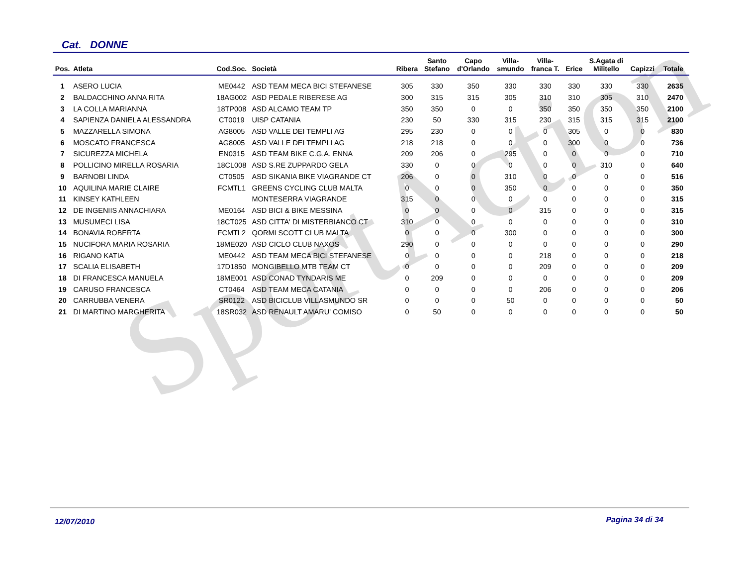SportAction
Cat. DONNE
| Pos. | Atleta | Cod.Soc. | Società | Ribera | Santo Stefano | Capo d'Orlando | Villa- smundo | Villa- franca T. | Erice | S.Agata di Militello | Capizzi | Totale |
| --- | --- | --- | --- | --- | --- | --- | --- | --- | --- | --- | --- | --- |
| 1 | ASERO LUCIA | ME0442 | ASD TEAM MECA BICI STEFANESE | 305 | 330 | 350 | 330 | 330 | 330 | 330 | 330 | 2635 |
| 2 | BALDACCHINO ANNA RITA | 18AG002 | ASD PEDALE RIBERESE AG | 300 | 315 | 315 | 305 | 310 | 310 | 305 | 310 | 2470 |
| 3 | LA COLLA MARIANNA | 18TP008 | ASD ALCAMO TEAM TP | 350 | 350 | 0 | 0 | 350 | 350 | 350 | 350 | 2100 |
| 4 | SAPIENZA DANIELA ALESSANDRA | CT0019 | UISP CATANIA | 230 | 50 | 330 | 315 | 230 | 315 | 315 | 315 | 2100 |
| 5 | MAZZARELLA SIMONA | AG8005 | ASD VALLE DEI TEMPLI AG | 295 | 230 | 0 | 0 | 0 | 305 | 0 | 0 | 830 |
| 6 | MOSCATO FRANCESCA | AG8005 | ASD VALLE DEI TEMPLI AG | 218 | 218 | 0 | 0 | 0 | 300 | 0 | 0 | 736 |
| 7 | SICUREZZA MICHELA | EN0315 | ASD TEAM BIKE C.G.A. ENNA | 209 | 206 | 0 | 295 | 0 | 0 | 0 | 0 | 710 |
| 8 | POLLICINO MIRELLA ROSARIA | 18CL008 | ASD S.RE ZUPPARDO GELA | 330 | 0 | 0 | 0 | 0 | 0 | 310 | 0 | 640 |
| 9 | BARNOBI LINDA | CT0505 | ASD SIKANIA BIKE VIAGRANDE CT | 206 | 0 | 0 | 310 | 0 | 0 | 0 | 0 | 516 |
| 10 | AQUILINA MARIE CLAIRE | FCMTL1 | GREENS CYCLING CLUB MALTA | 0 | 0 | 0 | 350 | 0 | 0 | 0 | 0 | 350 |
| 11 | KINSEY KATHLEEN | | MONTESERRA VIAGRANDE | 315 | 0 | 0 | 0 | 0 | 0 | 0 | 0 | 315 |
| 12 | DE INGENIIS ANNACHIARA | ME0164 | ASD BICI & BIKE MESSINA | 0 | 0 | 0 | 0 | 315 | 0 | 0 | 0 | 315 |
| 13 | MUSUMECI LISA | 18CT025 | ASD CITTA' DI MISTERBIANCO CT | 310 | 0 | 0 | 0 | 0 | 0 | 0 | 0 | 310 |
| 14 | BONAVIA ROBERTA | FCMTL2 | QORMI SCOTT CLUB MALTA | 0 | 0 | 0 | 300 | 0 | 0 | 0 | 0 | 300 |
| 15 | NUCIFORA MARIA ROSARIA | 18ME020 | ASD CICLO CLUB NAXOS | 290 | 0 | 0 | 0 | 0 | 0 | 0 | 0 | 290 |
| 16 | RIGANO KATIA | ME0442 | ASD TEAM MECA BICI STEFANESE | 0 | 0 | 0 | 0 | 218 | 0 | 0 | 0 | 218 |
| 17 | SCALIA ELISABETH | 17D1850 | MONGIBELLO MTB TEAM CT | 0 | 0 | 0 | 0 | 209 | 0 | 0 | 0 | 209 |
| 18 | DI FRANCESCA MANUELA | 18ME001 | ASD CONAD TYNDARIS ME | 0 | 209 | 0 | 0 | 0 | 0 | 0 | 0 | 209 |
| 19 | CARUSO FRANCESCA | CT0464 | ASD TEAM MECA CATANIA | 0 | 0 | 0 | 0 | 206 | 0 | 0 | 0 | 206 |
| 20 | CARRUBBA VENERA | SR0122 | ASD BICICLUB VILLASMUNDO SR | 0 | 0 | 0 | 50 | 0 | 0 | 0 | 0 | 50 |
| 21 | DI MARTINO MARGHERITA | 18SR032 | ASD RENAULT AMARU' COMISO | 0 | 50 | 0 | 0 | 0 | 0 | 0 | 0 | 50 |
12/07/2010 Pagina 34 di 34